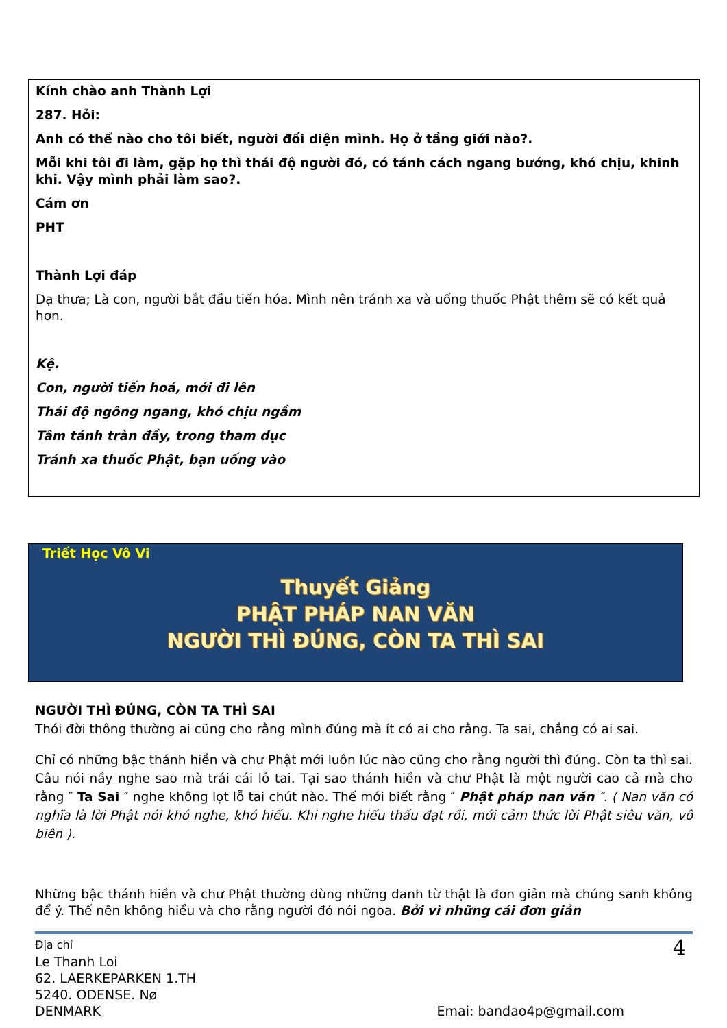Kính chào anh Thành Lợi
287. Hỏi:
Anh có thể nào cho tôi biết, người đối diện mình. Họ ở tầng giới nào?.
Mỗi khi tôi đi làm, gặp họ thì thái độ người đó, có tánh cách ngang bướng, khó chịu, khinh khi. Vậy mình phải làm sao?.
Cám ơn
PHT
Thành Lợi đáp
Dạ thưa; Là con, người bắt đầu tiến hóa. Mình nên tránh xa và uống thuốc Phật thêm sẽ có kết quả hơn.
Kệ.
Con, người tiến hoá, mới đi lên
Thái độ ngông ngang, khó chịu ngầm
Tâm tánh tràn đầy, trong tham dục
Tránh xa thuốc Phật, bạn uống vào
Triết Học Vô Vi
Thuyết Giảng
PHẬT PHÁP NAN VĂN
NGƯỜI THÌ ĐÚNG, CÒN TA THÌ SAI
NGƯỜI THÌ ĐÚNG, CÒN TA THÌ SAI
Thói đời thông thường ai cũng cho rằng mình đúng mà ít có ai cho rằng. Ta sai, chẳng có ai sai.
Chỉ có những bậc thánh hiền và chư Phật mới luôn lúc nào cũng cho rằng người thì đúng. Còn ta thì sai. Câu nói nầy nghe sao mà trái cái lỗ tai. Tại sao thánh hiền và chư Phật là một người cao cả mà cho rằng ″ Ta Sai ″ nghe không lọt lỗ tai chút nào. Thế mới biết rằng ″ Phật pháp nan văn ″. ( Nan văn có nghĩa là lời Phật nói khó nghe, khó hiểu. Khi nghe hiểu thấu đạt rồi, mới cảm thức lời Phật siêu văn, vô biên ).
Những bậc thánh hiền và chư Phật thường dùng những danh từ thật là đơn giản mà chúng sanh không để ý. Thế nên không hiểu và cho rằng người đó nói ngoa. Bởi vì những cái đơn giản
Địa chỉ
Le Thanh Loi
62. LAERKEPARKEN 1.TH
5240. ODENSE. Nø
DENMARK
4
Emai: bandao4p@gmail.com